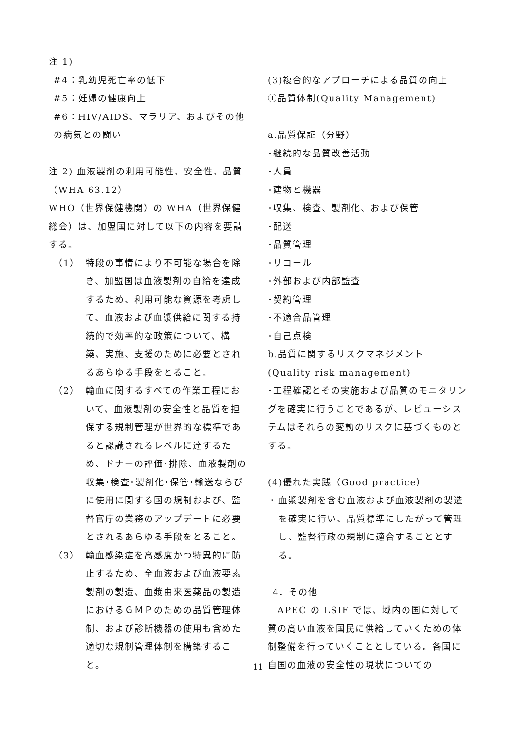注 1)
#4：乳幼児死亡率の低下
#5：妊婦の健康向上
#6：HIV/AIDS、マラリア、およびその他の病気との闘い
注 2) 血液製剤の利用可能性、安全性、品質（WHA 63.12）
WHO（世界保健機関）の WHA（世界保健総会）は、加盟国に対して以下の内容を要請する。
（1） 特段の事情により不可能な場合を除き、加盟国は血液製剤の自給を達成するため、利用可能な資源を考慮して、血液および血漿供給に関する持続的で効率的な政策について、構築、実施、支援のために必要とされるあらゆる手段をとること。
（2） 輸血に関するすべての作業工程において、血液製剤の安全性と品質を担保する規制管理が世界的な標準であると認識されるレベルに達するため、ドナーの評価･排除、血液製剤の収集･検査･製剤化･保管･輸送ならびに使用に関する国の規制および、監督官庁の業務のアップデートに必要とされるあらゆる手段をとること。
（3） 輸血感染症を高感度かつ特異的に防止するため、全血液および血液要素製剤の製造、血漿由来医薬品の製造におけるＧＭＰのための品質管理体制、および診断機器の使用も含めた適切な規制管理体制を構築すること。
(3)複合的なアプローチによる品質の向上
①品質体制(Quality Management)
a.品質保証（分野）
･継続的な品質改善活動
･人員
･建物と機器
･収集、検査、製剤化、および保管
･配送
･品質管理
･リコール
･外部および内部監査
･契約管理
･不適合品管理
･自己点検
b.品質に関するリスクマネジメント (Quality risk management)
･工程確認とその実施および品質のモニタリングを確実に行うことであるが、レビューシステムはそれらの変動のリスクに基づくものとする。
(4)優れた実践（Good practice）
・ 血漿製剤を含む血液および血液製剤の製造を確実に行い、品質標準にしたがって管理し、監督行政の規制に適合することとする。
4．その他
　APEC の LSIF では、域内の国に対して質の高い血液を国民に供給していくための体制整備を行っていくこととしている。各国に自国の血液の安全性の現状についての
11